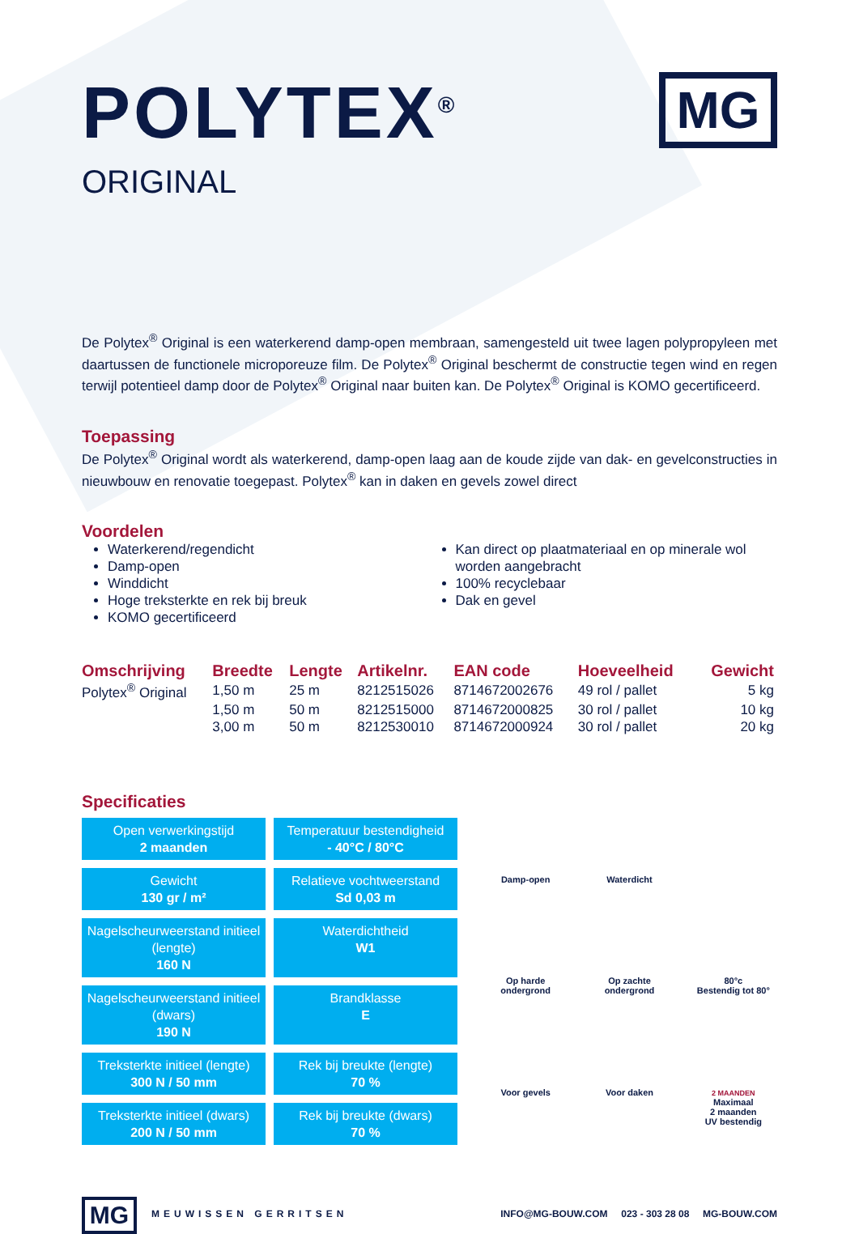POLYTEX<sup>®</sup>
ORIGINAL
MG
De Polytex<sup>®</sup> Original is een waterkerend damp-open membraan, samengesteld uit twee lagen polypropyleen met daartussen de functionele microporeuze film. De Polytex<sup>®</sup> Original beschermt de constructie tegen wind en regen terwijl potentieel damp door de Polytex<sup>®</sup> Original naar buiten kan. De Polytex<sup>®</sup> Original is KOMO gecertificeerd.
Toepassing
De Polytex<sup>®</sup> Original wordt als waterkerend, damp-open laag aan de koude zijde van dak- en gevelconstructies in nieuwbouw en renovatie toegepast. Polytex<sup>®</sup> kan in daken en gevels zowel direct
Voordelen
Waterkerend/regendicht
Damp-open
Winddicht
Hoge treksterkte en rek bij breuk
KOMO gecertificeerd
Kan direct op plaatmateriaal en op minerale wol worden aangebracht
100% recyclebaar
Dak en gevel
| Omschrijving | Breedte | Lengte | Artikelnr. | EAN code | Hoeveelheid | Gewicht |
| --- | --- | --- | --- | --- | --- | --- |
| Polytex<sup>®</sup> Original | 1,50 m | 25 m | 8212515026 | 8714672002676 | 49 rol / pallet | 5 kg |
| | 1,50 m | 50 m | 8212515000 | 8714672000825 | 30 rol / pallet | 10 kg |
| | 3,00 m | 50 m | 8212530010 | 8714672000924 | 30 rol / pallet | 20 kg |
Specificaties
Open verwerkingstijd
2 maanden
Temperatuur bestendigheid
- 40°C / 80°C
Gewicht
130 gr / m²
Relatieve vochtweerstand
Sd 0,03 m
Nagelscheurweerstand initieel (lengte)
160 N
Waterdichtheid
W1
Nagelscheurweerstand initieel (dwars)
190 N
Brandklasse
E
Treksterkte initieel (lengte)
300 N / 50 mm
Rek bij breukte (lengte)
70 %
Treksterkte initieel (dwars)
200 N / 50 mm
Rek bij breukte (dwars)
70 %
Damp-open
Waterdicht
Op harde
ondergrond
Op zachte
ondergrond
80°c
Bestendig tot 80°
Voor gevels
Voor daken
2 MAANDEN
Maximaal
2 maanden
UV bestendig
MG
MEUWISSEN GERRITSEN
INFO@MG-BOUW.COM 023 - 303 28 08 MG-BOUW.COM